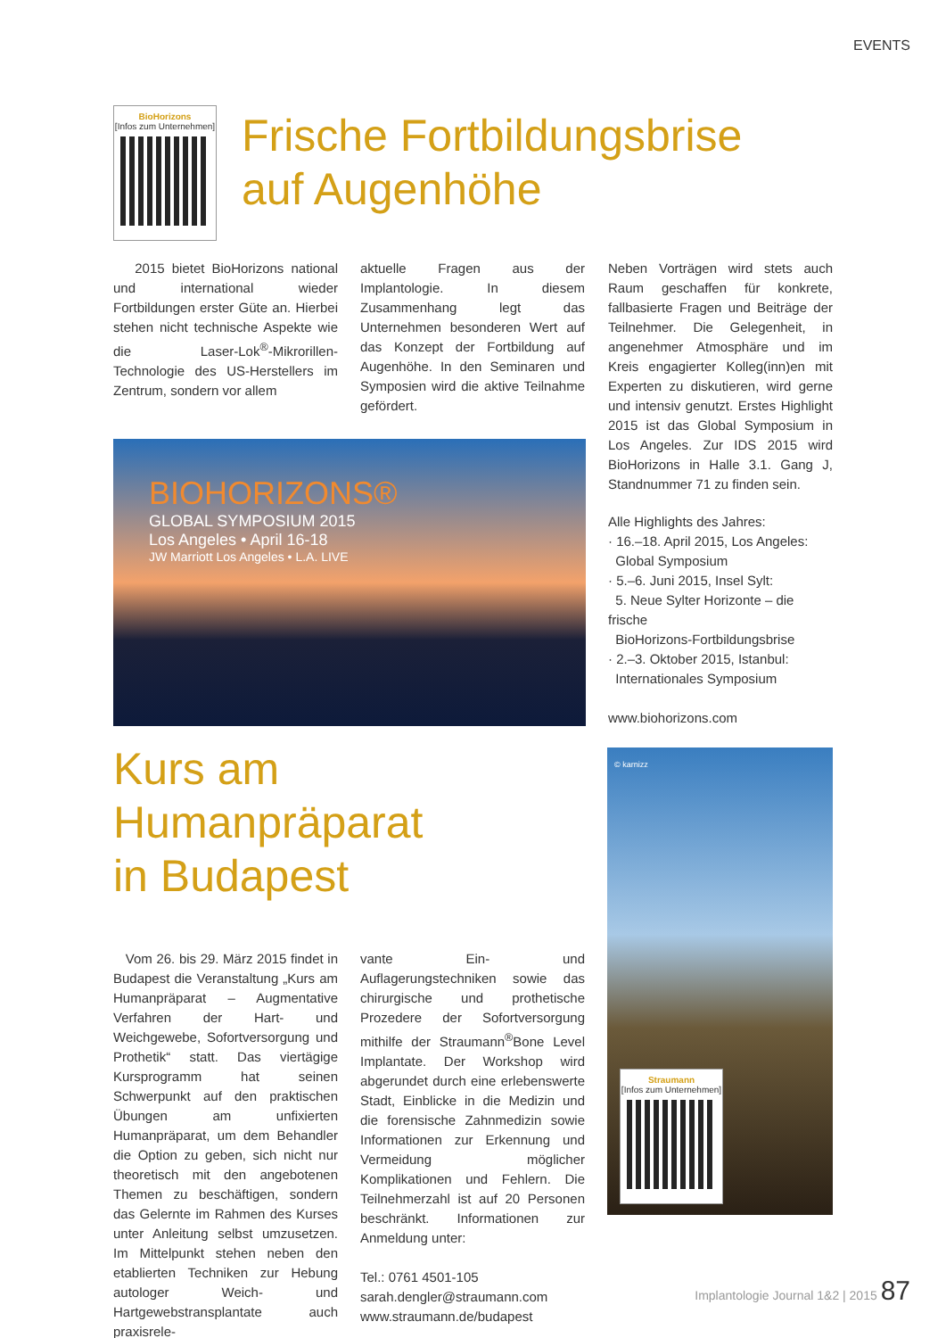EVENTS
BioHorizons
[Infos zum Unternehmen]
Frische Fortbildungsbrise
auf Augenhöhe
2015 bietet BioHorizons national und international wieder Fortbildungen erster Güte an. Hierbei stehen nicht technische Aspekte wie die Laser-Lok<sup>®</sup>-Mikrorillen-Technologie des US-Herstellers im Zentrum, sondern vor allem
aktuelle Fragen aus der Implantologie. In diesem Zusammenhang legt das Unternehmen besonderen Wert auf das Konzept der Fortbildung auf Augenhöhe. In den Seminaren und Symposien wird die aktive Teilnahme gefördert.
BIOHORIZONS®
GLOBAL SYMPOSIUM 2015
Los Angeles • April 16-18
JW Marriott Los Angeles • L.A. LIVE
Neben Vorträgen wird stets auch Raum geschaffen für konkrete, fallbasierte Fragen und Beiträge der Teilnehmer. Die Gelegenheit, in angenehmer Atmosphäre und im Kreis engagierter Kolleg(inn)en mit Experten zu diskutieren, wird gerne und intensiv genutzt. Erstes Highlight 2015 ist das Global Symposium in Los Angeles. Zur IDS 2015 wird BioHorizons in Halle 3.1. Gang J, Standnummer 71 zu finden sein.
Alle Highlights des Jahres:
· 16.–18. April 2015, Los Angeles:
Global Symposium
· 5.–6. Juni 2015, Insel Sylt:
5. Neue Sylter Horizonte – die frische
BioHorizons-Fortbildungsbrise
· 2.–3. Oktober 2015, Istanbul:
Internationales Symposium
www.biohorizons.com
Kurs am Humanpräparat
in Budapest
Vom 26. bis 29. März 2015 findet in Budapest die Veranstaltung „Kurs am Humanpräparat – Augmentative Verfahren der Hart- und Weichgewebe, Sofortversorgung und Prothetik“ statt. Das viertägige Kursprogramm hat seinen Schwerpunkt auf den praktischen Übungen am unfixierten Humanpräparat, um dem Behandler die Option zu geben, sich nicht nur theoretisch mit den angebotenen Themen zu beschäftigen, sondern das Gelernte im Rahmen des Kurses unter Anleitung selbst umzusetzen. Im Mittelpunkt stehen neben den etablierten Techniken zur Hebung autologer Weich- und Hartgewebstransplantate auch praxisrele-
vante Ein- und Auflagerungstechniken sowie das chirurgische und prothetische Prozedere der Sofortversorgung mithilfe der Straumann<sup>®</sup>Bone Level Implantate. Der Workshop wird abgerundet durch eine erlebenswerte Stadt, Einblicke in die Medizin und die forensische Zahnmedizin sowie Informationen zur Erkennung und Vermeidung möglicher Komplikationen und Fehlern. Die Teilnehmerzahl ist auf 20 Personen beschränkt. Informationen zur Anmeldung unter:
Tel.: 0761 4501-105
sarah.dengler@straumann.com
www.straumann.de/budapest
© karnizz
Straumann
[Infos zum Unternehmen]
Implantologie Journal 1&2 | 2015 87